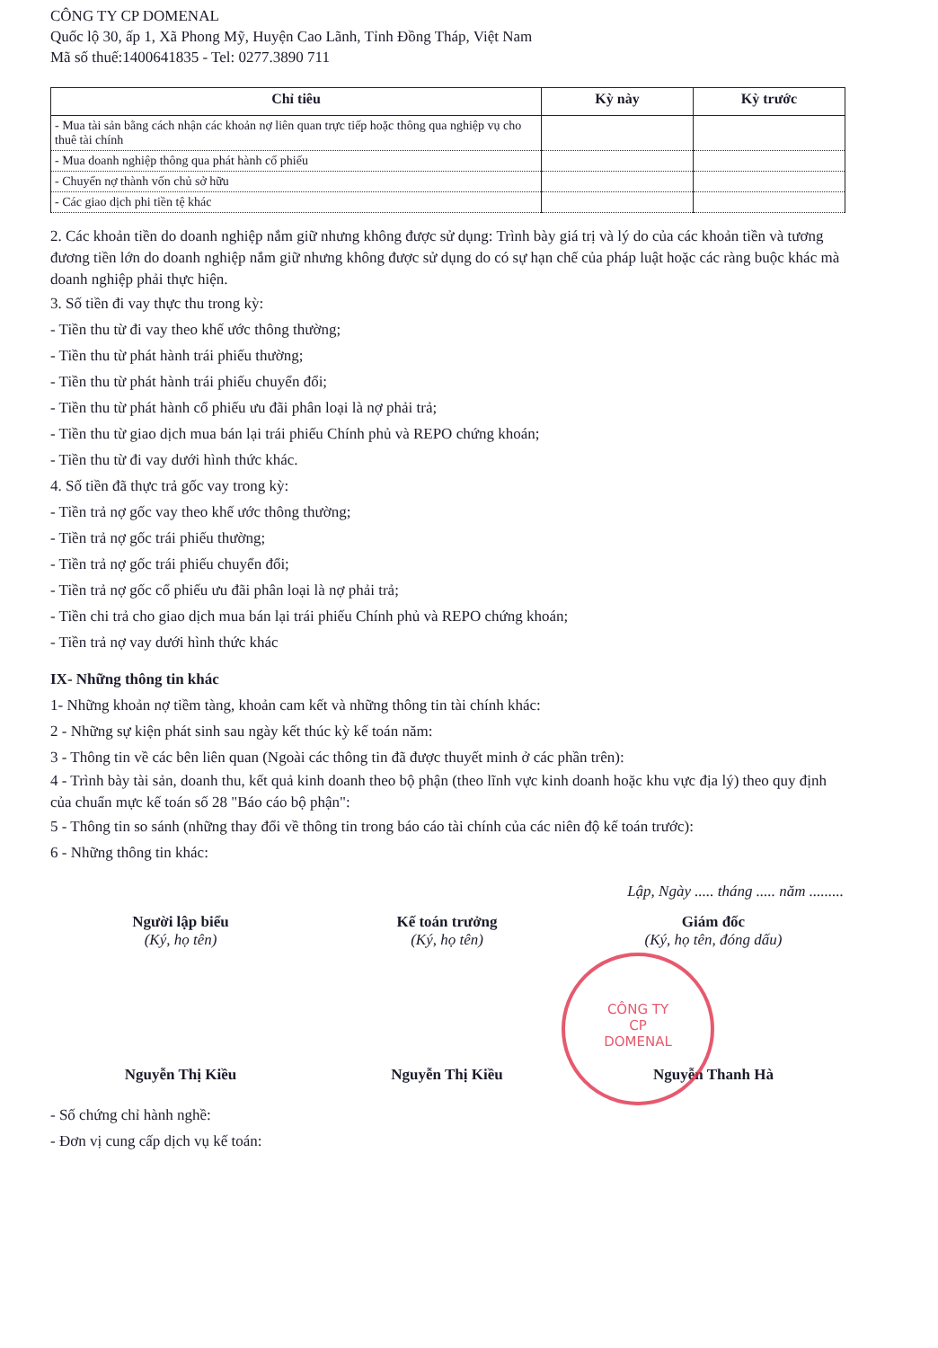CÔNG TY CP DOMENAL
Quốc lộ 30, ấp 1, Xã Phong Mỹ, Huyện Cao Lãnh, Tỉnh Đồng Tháp, Việt Nam
Mã số thuế:1400641835 - Tel: 0277.3890 711
| Chỉ tiêu | Kỳ này | Kỳ trước |
| --- | --- | --- |
| - Mua tài sản bằng cách nhận các khoản nợ liên quan trực tiếp hoặc thông qua nghiệp vụ cho thuê tài chính | | |
| - Mua doanh nghiệp thông qua phát hành cổ phiếu | | |
| - Chuyển nợ thành vốn chủ sở hữu | | |
| - Các giao dịch phi tiền tệ khác | | |
2. Các khoản tiền do doanh nghiệp nắm giữ nhưng không được sử dụng: Trình bày giá trị và lý do của các khoản tiền và tương đương tiền lớn do doanh nghiệp nắm giữ nhưng không được sử dụng do có sự hạn chế của pháp luật hoặc các ràng buộc khác mà doanh nghiệp phải thực hiện.
3. Số tiền đi vay thực thu trong kỳ:
- Tiền thu từ đi vay theo khế ước thông thường;
- Tiền thu từ phát hành trái phiếu thường;
- Tiền thu từ phát hành trái phiếu chuyển đổi;
- Tiền thu từ phát hành cổ phiếu ưu đãi phân loại là nợ phải trả;
- Tiền thu từ giao dịch mua bán lại trái phiếu Chính phủ và REPO chứng khoán;
- Tiền thu từ đi vay dưới hình thức khác.
4. Số tiền đã thực trả gốc vay trong kỳ:
- Tiền trả nợ gốc vay theo khế ước thông thường;
- Tiền trả nợ gốc trái phiếu thường;
- Tiền trả nợ gốc trái phiếu chuyển đổi;
- Tiền trả nợ gốc cổ phiếu ưu đãi phân loại là nợ phải trả;
- Tiền chi trả cho giao dịch mua bán lại trái phiếu Chính phủ và REPO chứng khoán;
- Tiền trả nợ vay dưới hình thức khác
IX- Những thông tin khác
1- Những khoản nợ tiềm tàng, khoản cam kết và những thông tin tài chính khác:
2 - Những sự kiện phát sinh sau ngày kết thúc kỳ kế toán năm:
3 - Thông tin về các bên liên quan (Ngoài các thông tin đã được thuyết minh ở các phần trên):
4 - Trình bày tài sản, doanh thu, kết quả kinh doanh theo bộ phận (theo lĩnh vực kinh doanh hoặc khu vực địa lý) theo quy định của chuẩn mực kế toán số 28 "Báo cáo bộ phận":
5 - Thông tin so sánh (những thay đổi về thông tin trong báo cáo tài chính của các niên độ kế toán trước):
6 - Những thông tin khác:
Lập, Ngày ..... tháng ..... năm .........
Người lập biểu
(Ký, họ tên)
Nguyễn Thị Kiều
Kế toán trưởng
(Ký, họ tên)
Nguyễn Thị Kiều
Giám đốc
(Ký, họ tên, đóng dấu)
Nguyễn Thanh Hà
- Số chứng chỉ hành nghề:
- Đơn vị cung cấp dịch vụ kế toán:
CÔNG TY
CP
DOMENAL